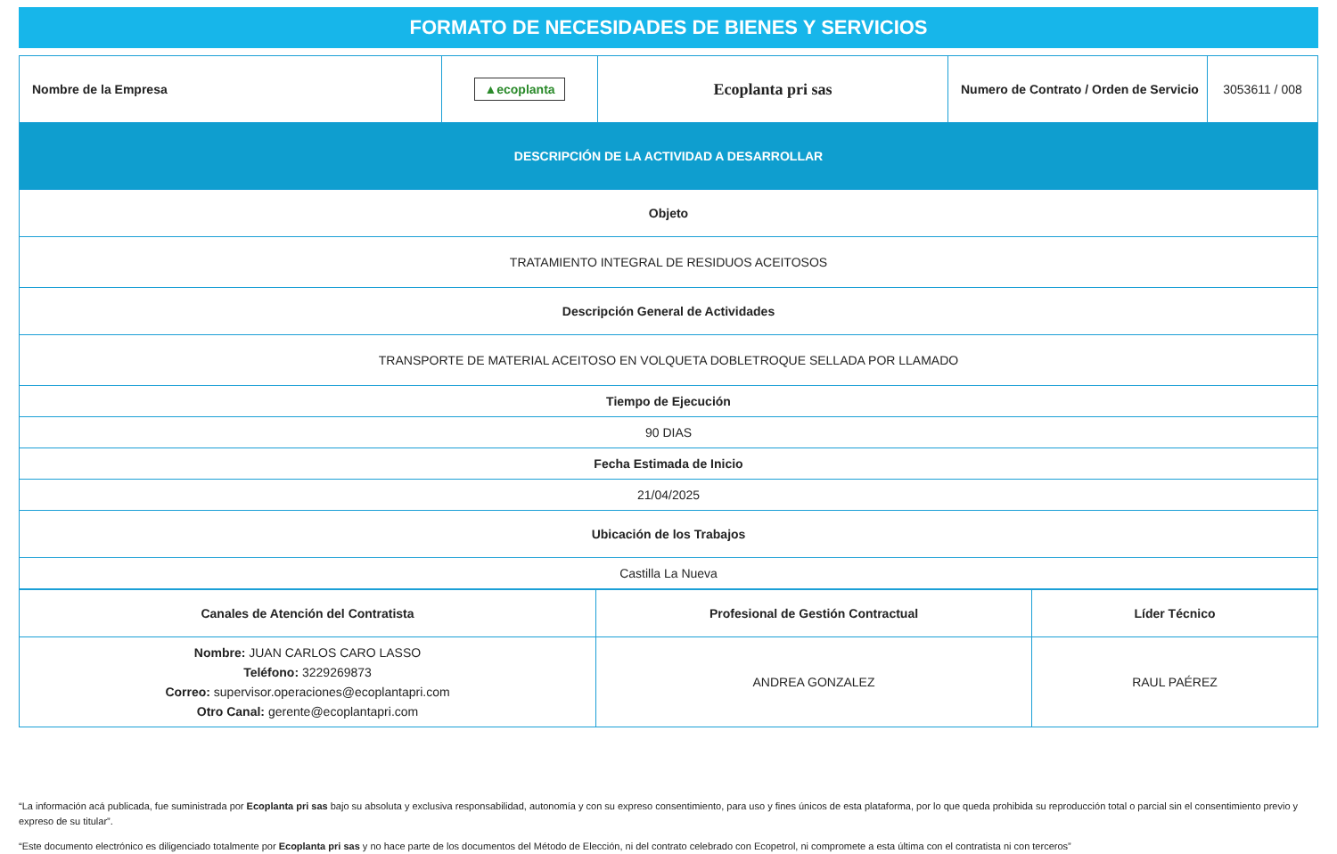FORMATO DE NECESIDADES DE BIENES Y SERVICIOS
| Nombre de la Empresa | ▲ecoplanta | Ecoplanta pri sas | Numero de Contrato / Orden de Servicio | 3053611 / 008 |
| DESCRIPCIÓN DE LA ACTIVIDAD A DESARROLLAR | | | | |
| Objeto | | | | |
| TRATAMIENTO INTEGRAL DE RESIDUOS ACEITOSOS | | | | |
| Descripción General de Actividades | | | | |
| TRANSPORTE DE MATERIAL ACEITOSO EN VOLQUETA DOBLETROQUE SELLADA POR LLAMADO | | | | |
| Tiempo de Ejecución | | | | |
| 90 DIAS | | | | |
| Fecha Estimada de Inicio | | | | |
| 21/04/2025 | | | | |
| Ubicación de los Trabajos | | | | |
| Castilla La Nueva | | | | |
| Canales de Atención del Contratista | Profesional de Gestión Contractual | Líder Técnico |
| --- | --- | --- |
| Nombre: JUAN CARLOS CARO LASSO Teléfono: 3229269873 Correo: supervisor.operaciones@ecoplantapri.com Otro Canal: gerente@ecoplantapri.com | ANDREA GONZALEZ | RAUL PAÉREZ |
“La información acá publicada, fue suministrada por Ecoplanta pri sas bajo su absoluta y exclusiva responsabilidad, autonomía y con su expreso consentimiento, para uso y fines únicos de esta plataforma, por lo que queda prohibida su reproducción total o parcial sin el consentimiento previo y expreso de su titular”.
“Este documento electrónico es diligenciado totalmente por Ecoplanta pri sas y no hace parte de los documentos del Método de Elección, ni del contrato celebrado con Ecopetrol, ni compromete a esta última con el contratista ni con terceros”